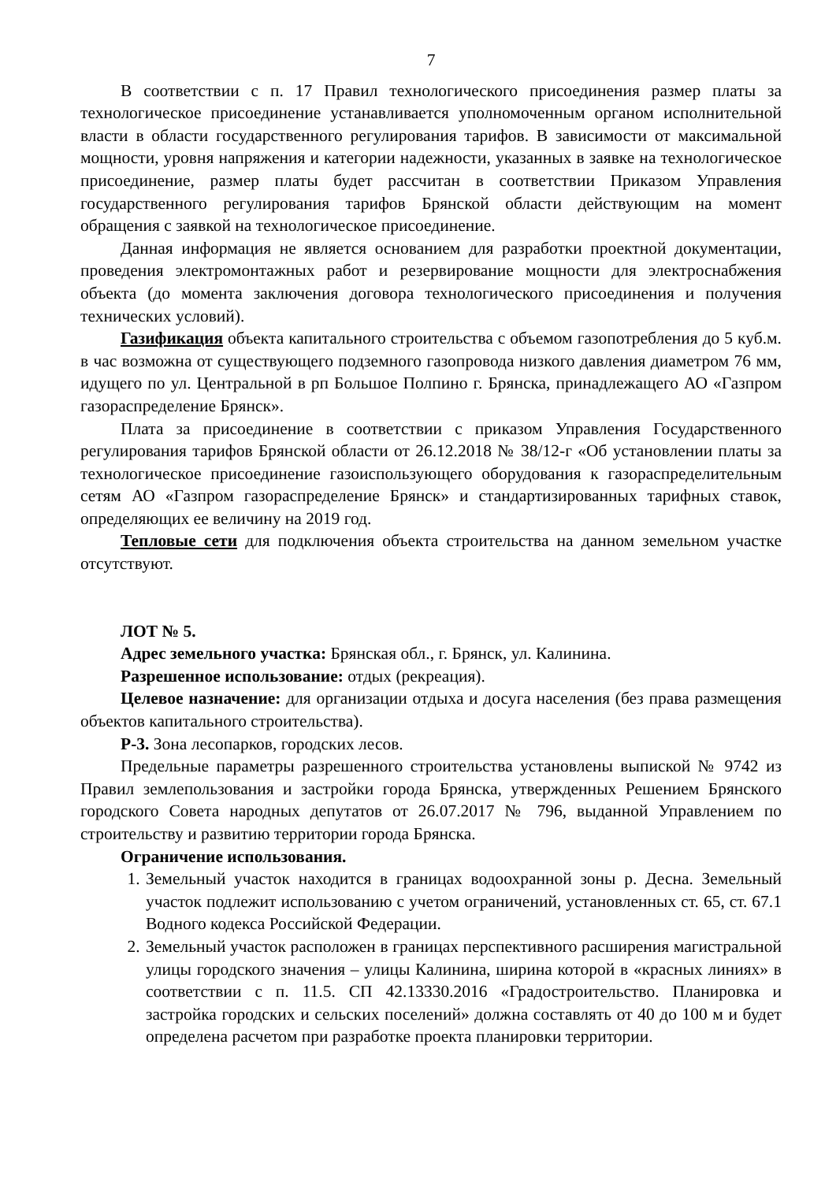7
В соответствии с п. 17 Правил технологического присоединения размер платы за технологическое присоединение устанавливается уполномоченным органом исполнительной власти в области государственного регулирования тарифов. В зависимости от максимальной мощности, уровня напряжения и категории надежности, указанных в заявке на технологическое присоединение, размер платы будет рассчитан в соответствии Приказом Управления государственного регулирования тарифов Брянской области действующим на момент обращения с заявкой на технологическое присоединение.
Данная информация не является основанием для разработки проектной документации, проведения электромонтажных работ и резервирование мощности для электроснабжения объекта (до момента заключения договора технологического присоединения и получения технических условий).
Газификация объекта капитального строительства с объемом газопотребления до 5 куб.м. в час возможна от существующего подземного газопровода низкого давления диаметром 76 мм, идущего по ул. Центральной в рп Большое Полпино г. Брянска, принадлежащего АО «Газпром газораспределение Брянск».
Плата за присоединение в соответствии с приказом Управления Государственного регулирования тарифов Брянской области от 26.12.2018 № 38/12-г «Об установлении платы за технологическое присоединение газоиспользующего оборудования к газораспределительным сетям АО «Газпром газораспределение Брянск» и стандартизированных тарифных ставок, определяющих ее величину на 2019 год.
Тепловые сети для подключения объекта строительства на данном земельном участке отсутствуют.
ЛОТ № 5.
Адрес земельного участка: Брянская обл., г. Брянск, ул. Калинина.
Разрешенное использование: отдых (рекреация).
Целевое назначение: для организации отдыха и досуга населения (без права размещения объектов капитального строительства).
Р-3. Зона лесопарков, городских лесов.
Предельные параметры разрешенного строительства установлены выпиской № 9742 из Правил землепользования и застройки города Брянска, утвержденных Решением Брянского городского Совета народных депутатов от 26.07.2017 № 796, выданной Управлением по строительству и развитию территории города Брянска.
Ограничение использования.
1. Земельный участок находится в границах водоохранной зоны р. Десна. Земельный участок подлежит использованию с учетом ограничений, установленных ст. 65, ст. 67.1 Водного кодекса Российской Федерации.
2. Земельный участок расположен в границах перспективного расширения магистральной улицы городского значения – улицы Калинина, ширина которой в «красных линиях» в соответствии с п. 11.5. СП 42.13330.2016 «Градостроительство. Планировка и застройка городских и сельских поселений» должна составлять от 40 до 100 м и будет определена расчетом при разработке проекта планировки территории.